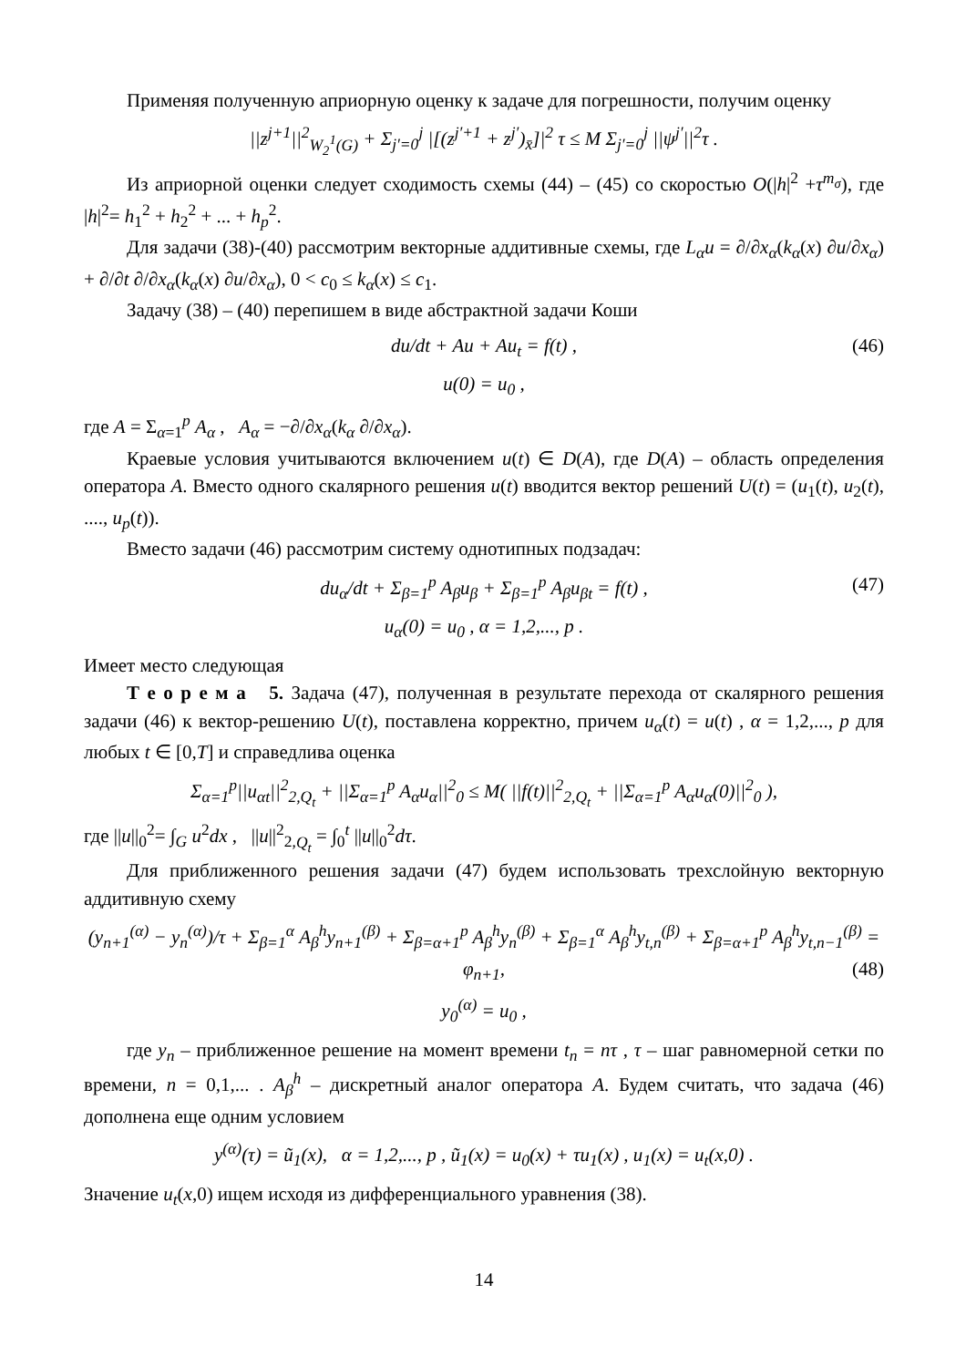Применяя полученную априорную оценку к задаче для погрешности, получим оценку
||z<sup>j+1</sup>||<sup>2</sup><sub>W<sub>2</sub><sup>1</sup>(G)</sub> + Σ<sub>j′=0</sub><sup>j</sup> |[(z<sup>j′+1</sup> + z<sup>j′</sup>)<sub>x̄</sub>]|<sup>2</sup> τ ≤ M Σ<sub>j′=0</sub><sup>j</sup> ||ψ<sup>j′</sup>||<sup>2</sup>τ .
Из априорной оценки следует сходимость схемы (44) – (45) со скоростью O(|h|<sup>2</sup> +τ<sup>m<sub>σ</sub></sup>), где |h|<sup>2</sup>= h<sub>1</sub><sup>2</sup> + h<sub>2</sub><sup>2</sup> + ... + h<sub>p</sub><sup>2</sup>.
Для задачи (38)-(40) рассмотрим векторные аддитивные схемы, где L<sub>α</sub>u = ∂/∂x<sub>α</sub>(k<sub>α</sub>(x) ∂u/∂x<sub>α</sub>) + ∂/∂t ∂/∂x<sub>α</sub>(k<sub>α</sub>(x) ∂u/∂x<sub>α</sub>), 0 < c<sub>0</sub> ≤ k<sub>α</sub>(x) ≤ c<sub>1</sub>.
Задачу (38) – (40) перепишем в виде абстрактной задачи Коши
du/dt + Au + Au<sub>t</sub> = f(t) , (46)
u(0) = u<sub>0</sub> ,
где A = Σ<sub>α=1</sub><sup>p</sup> A<sub>α</sub> , A<sub>α</sub> = −∂/∂x<sub>α</sub>(k<sub>α</sub> ∂/∂x<sub>α</sub>).
Краевые условия учитываются включением u(t) ∈ D(A), где D(A) – область определения оператора A. Вместо одного скалярного решения u(t) вводится вектор решений U(t) = (u<sub>1</sub>(t), u<sub>2</sub>(t), ...., u<sub>p</sub>(t)).
Вместо задачи (46) рассмотрим систему однотипных подзадач:
du<sub>α</sub>/dt + Σ<sub>β=1</sub><sup>p</sup> A<sub>β</sub>u<sub>β</sub> + Σ<sub>β=1</sub><sup>p</sup> A<sub>β</sub>u<sub>βt</sub> = f(t) , (47)
u<sub>α</sub>(0) = u<sub>0</sub> , α = 1,2,..., p .
Имеет место следующая
Т е о р е м а 5. Задача (47), полученная в результате перехода от скалярного решения задачи (46) к вектор-решению U(t), поставлена корректно, причем u<sub>α</sub>(t) = u(t) , α = 1,2,..., p для любых t ∈ [0,T] и справедлива оценка
Σ<sub>α=1</sub><sup>p</sup>||u<sub>αt</sub>||<sup>2</sup><sub>2,Q<sub>t</sub></sub> + ||Σ<sub>α=1</sub><sup>p</sup> A<sub>α</sub>u<sub>α</sub>||<sup>2</sup><sub>0</sub> ≤ M( ||f(t)||<sup>2</sup><sub>2,Q<sub>t</sub></sub> + ||Σ<sub>α=1</sub><sup>p</sup> A<sub>α</sub>u<sub>α</sub>(0)||<sup>2</sup><sub>0</sub> ),
где ||u||<sub>0</sub><sup>2</sup>= ∫<sub>G</sub> u<sup>2</sup>dx , ||u||<sup>2</sup><sub>2,Q<sub>t</sub></sub> = ∫<sub>0</sub><sup>t</sup> ||u||<sub>0</sub><sup>2</sup>dτ.
Для приближенного решения задачи (47) будем использовать трехслойную векторную аддитивную схему
(y<sub>n+1</sub><sup>(α)</sup> − y<sub>n</sub><sup>(α)</sup>)/τ + Σ<sub>β=1</sub><sup>α</sup> A<sub>β</sub><sup>h</sup>y<sub>n+1</sub><sup>(β)</sup> + Σ<sub>β=α+1</sub><sup>p</sup> A<sub>β</sub><sup>h</sup>y<sub>n</sub><sup>(β)</sup> + Σ<sub>β=1</sub><sup>α</sup> A<sub>β</sub><sup>h</sup>y<sub>t,n</sub><sup>(β)</sup> + Σ<sub>β=α+1</sub><sup>p</sup> A<sub>β</sub><sup>h</sup>y<sub>t,n−1</sub><sup>(β)</sup> = φ<sub>n+1</sub>, (48)
y<sub>0</sub><sup>(α)</sup> = u<sub>0</sub> ,
где y<sub>n</sub> – приближенное решение на момент времени t<sub>n</sub> = nτ , τ – шаг равномерной сетки по времени, n = 0,1,... . A<sub>β</sub><sup>h</sup> – дискретный аналог оператора A. Будем считать, что задача (46) дополнена еще одним условием
y<sup>(α)</sup>(τ) = ũ<sub>1</sub>(x), α = 1,2,..., p , ũ<sub>1</sub>(x) = u<sub>0</sub>(x) + τu<sub>1</sub>(x) , u<sub>1</sub>(x) = u<sub>t</sub>(x,0) .
Значение u<sub>t</sub>(x,0) ищем исходя из дифференциального уравнения (38).
14